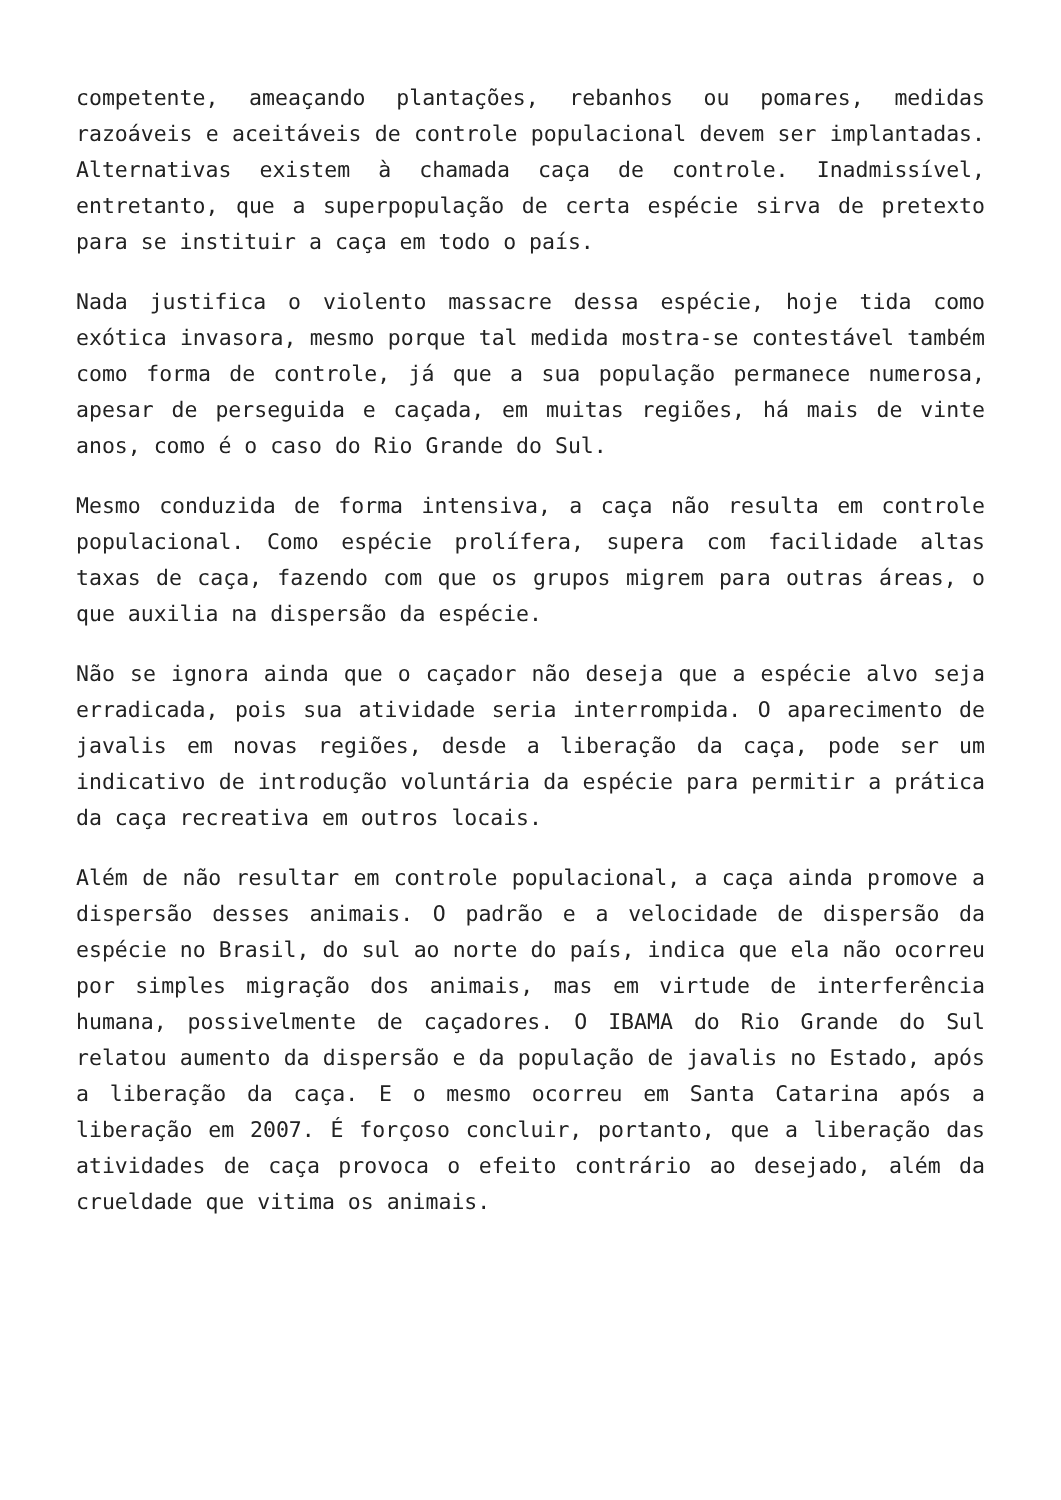competente, ameaçando plantações, rebanhos ou pomares, medidas razoáveis e aceitáveis de controle populacional devem ser implantadas. Alternativas existem à chamada caça de controle. Inadmissível, entretanto, que a superpopulação de certa espécie sirva de pretexto para se instituir a caça em todo o país.
Nada justifica o violento massacre dessa espécie, hoje tida como exótica invasora, mesmo porque tal medida mostra-se contestável também como forma de controle, já que a sua população permanece numerosa, apesar de perseguida e caçada, em muitas regiões, há mais de vinte anos, como é o caso do Rio Grande do Sul.
Mesmo conduzida de forma intensiva, a caça não resulta em controle populacional. Como espécie prolífera, supera com facilidade altas taxas de caça, fazendo com que os grupos migrem para outras áreas, o que auxilia na dispersão da espécie.
Não se ignora ainda que o caçador não deseja que a espécie alvo seja erradicada, pois sua atividade seria interrompida. O aparecimento de javalis em novas regiões, desde a liberação da caça, pode ser um indicativo de introdução voluntária da espécie para permitir a prática da caça recreativa em outros locais.
Além de não resultar em controle populacional, a caça ainda promove a dispersão desses animais. O padrão e a velocidade de dispersão da espécie no Brasil, do sul ao norte do país, indica que ela não ocorreu por simples migração dos animais, mas em virtude de interferência humana, possivelmente de caçadores. O IBAMA do Rio Grande do Sul relatou aumento da dispersão e da população de javalis no Estado, após a liberação da caça. E o mesmo ocorreu em Santa Catarina após a liberação em 2007. É forçoso concluir, portanto, que a liberação das atividades de caça provoca o efeito contrário ao desejado, além da crueldade que vitima os animais.